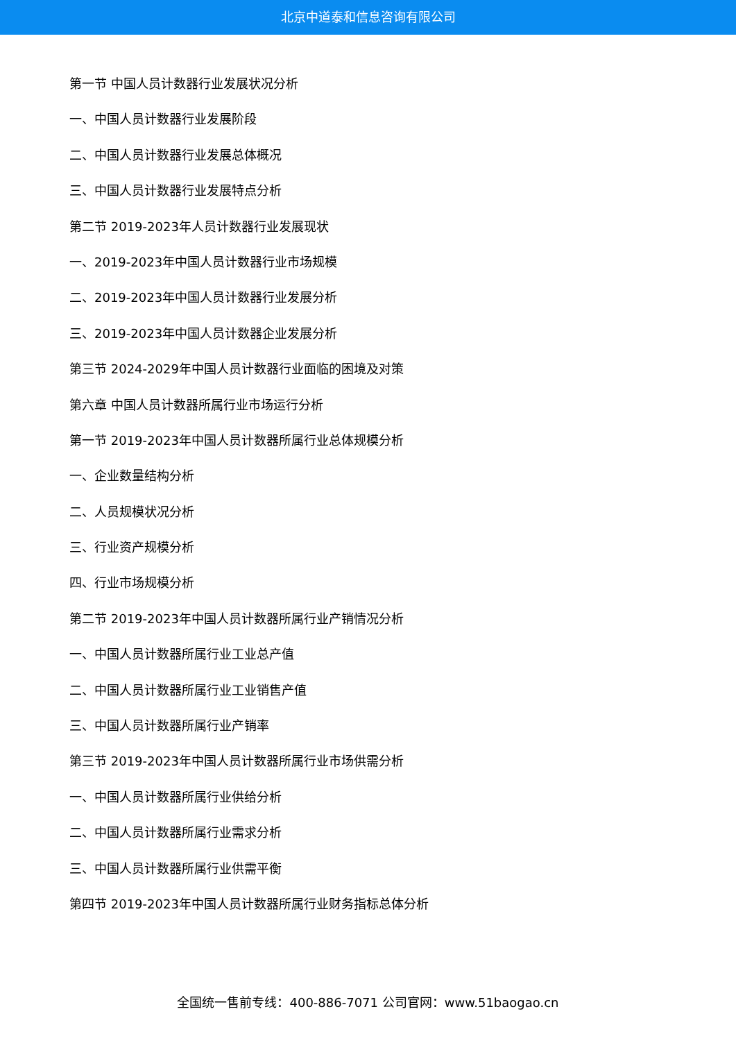北京中道泰和信息咨询有限公司
第一节 中国人员计数器行业发展状况分析
一、中国人员计数器行业发展阶段
二、中国人员计数器行业发展总体概况
三、中国人员计数器行业发展特点分析
第二节 2019-2023年人员计数器行业发展现状
一、2019-2023年中国人员计数器行业市场规模
二、2019-2023年中国人员计数器行业发展分析
三、2019-2023年中国人员计数器企业发展分析
第三节 2024-2029年中国人员计数器行业面临的困境及对策
第六章 中国人员计数器所属行业市场运行分析
第一节 2019-2023年中国人员计数器所属行业总体规模分析
一、企业数量结构分析
二、人员规模状况分析
三、行业资产规模分析
四、行业市场规模分析
第二节 2019-2023年中国人员计数器所属行业产销情况分析
一、中国人员计数器所属行业工业总产值
二、中国人员计数器所属行业工业销售产值
三、中国人员计数器所属行业产销率
第三节 2019-2023年中国人员计数器所属行业市场供需分析
一、中国人员计数器所属行业供给分析
二、中国人员计数器所属行业需求分析
三、中国人员计数器所属行业供需平衡
第四节 2019-2023年中国人员计数器所属行业财务指标总体分析
全国统一售前专线：400-886-7071 公司官网：www.51baogao.cn